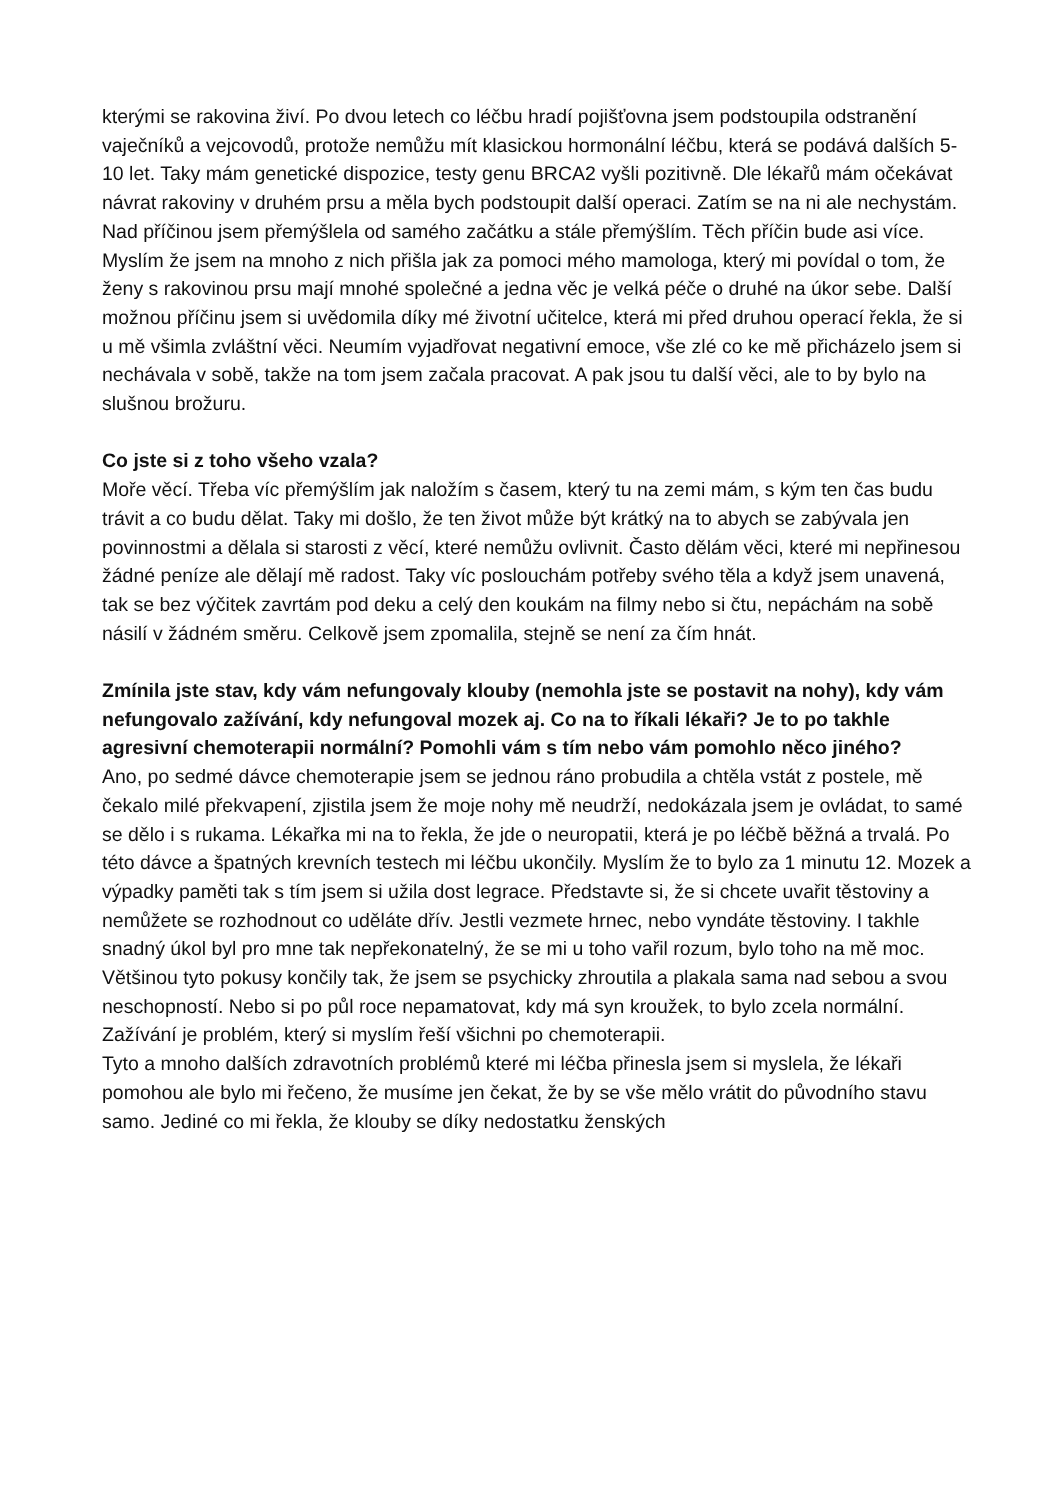kterými se rakovina živí. Po dvou letech co léčbu hradí pojišťovna jsem podstoupila odstranění vaječníků a vejcovodů, protože nemůžu mít klasickou hormonální léčbu, která se podává dalších 5-10 let. Taky mám genetické dispozice, testy genu BRCA2 vyšli pozitivně. Dle lékařů mám očekávat návrat rakoviny v druhém prsu a měla bych podstoupit další operaci. Zatím se na ni ale nechystám.
Nad příčinou jsem přemýšlela od samého začátku a stále přemýšlím. Těch příčin bude asi více. Myslím že jsem na mnoho z nich přišla jak za pomoci mého mamologa, který mi povídal o tom, že ženy s rakovinou prsu mají mnohé společné a jedna věc je velká péče o druhé na úkor sebe. Další možnou příčinu jsem si uvědomila díky mé životní učitelce, která mi před druhou operací řekla, že si u mě všimla zvláštní věci. Neumím vyjadřovat negativní emoce, vše zlé co ke mě přicházelo jsem si nechávala v sobě, takže na tom jsem začala pracovat. A pak jsou tu další věci, ale to by bylo na slušnou brožuru.
Co jste si z toho všeho vzala?
Moře věcí. Třeba víc přemýšlím jak naložím s časem, který tu na zemi mám, s kým ten čas budu trávit a co budu dělat. Taky mi došlo, že ten život může být krátký na to abych se zabývala jen povinnostmi a dělala si starosti z věcí, které nemůžu ovlivnit. Často dělám věci, které mi nepřinesou žádné peníze ale dělají mě radost. Taky víc poslouchám potřeby svého těla a když jsem unavená, tak se bez výčitek zavrtám pod deku a celý den koukám na filmy nebo si čtu, nepáchám na sobě násilí v žádném směru. Celkově jsem zpomalila, stejně se není za čím hnát.
Zmínila jste stav, kdy vám nefungovaly klouby (nemohla jste se postavit na nohy), kdy vám nefungovalo zažívání, kdy nefungoval mozek aj. Co na to říkali lékaři? Je to po takhle agresivní chemoterapii normální? Pomohli vám s tím nebo vám pomohlo něco jiného?
Ano, po sedmé dávce chemoterapie jsem se jednou ráno probudila a chtěla vstát z postele, mě čekalo milé překvapení, zjistila jsem že moje nohy mě neudrží, nedokázala jsem je ovládat, to samé se dělo i s rukama. Lékařka mi na to řekla, že jde o neuropatii, která je po léčbě běžná a trvalá. Po této dávce a špatných krevních testech mi léčbu ukončily. Myslím že to bylo za 1 minutu 12. Mozek a výpadky paměti tak s tím jsem si užila dost legrace. Představte si, že si chcete uvařit těstoviny a nemůžete se rozhodnout co uděláte dřív. Jestli vezmete hrnec, nebo vyndáte těstoviny. I takhle snadný úkol byl pro mne tak nepřekonatelný, že se mi u toho vařil rozum, bylo toho na mě moc. Většinou tyto pokusy končily tak, že jsem se psychicky zhroutila a plakala sama nad sebou a svou neschopností. Nebo si po půl roce nepamatovat, kdy má syn kroužek, to bylo zcela normální. Zažívání je problém, který si myslím řeší všichni po chemoterapii.
Tyto a mnoho dalších zdravotních problémů které mi léčba přinesla jsem si myslela, že lékaři pomohou ale bylo mi řečeno, že musíme jen čekat, že by se vše mělo vrátit do původního stavu samo. Jediné co mi řekla, že klouby se díky nedostatku ženských